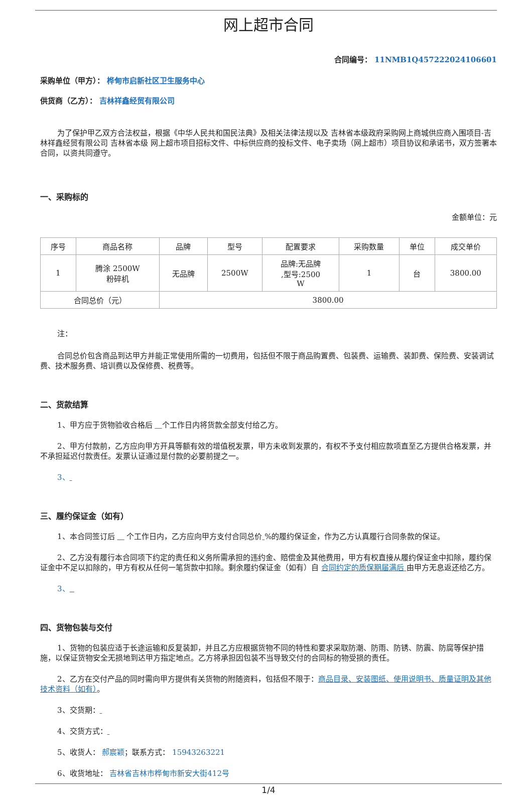网上超市合同
合同编号： 11NMB1Q457222024106601
采购单位（甲方）： 桦甸市启新社区卫生服务中心
供货商（乙方）： 吉林祥鑫经贸有限公司
为了保护甲乙双方合法权益，根据《中华人民共和国民法典》及相关法律法规以及 吉林省本级政府采购网上商城供应商入围项目-吉林祥鑫经贸有限公司 吉林省本级 网上超市项目招标文件、中标供应商的投标文件、电子卖场（网上超市）项目协议和承诺书，双方签署本合同，以资共同遵守。
一、采购标的
金额单位：元
| 序号 | 商品名称 | 品牌 | 型号 | 配置要求 | 采购数量 | 单位 | 成交单价 |
| --- | --- | --- | --- | --- | --- | --- | --- |
| 1 | 腾涂 2500W 粉碎机 | 无品牌 | 2500W | 品牌:无品牌 ,型号:2500 W | 1 | 台 | 3800.00 |
| 合同总价（元） | | 3800.00 | | | | | |
注：
合同总价包含商品到达甲方并能正常使用所需的一切费用，包括但不限于商品购置费、包装费、运输费、装卸费、保险费、安装调试费、技术服务费、培训费以及保修费、税费等。
二、货款结算
1、甲方应于货物验收合格后 个工作日内将货款全部支付给乙方。
2、甲方付款前，乙方应向甲方开具等额有效的增值税发票，甲方未收到发票的，有权不予支付相应款项直至乙方提供合格发票，并不承担延迟付款责任。发票认证通过是付款的必要前提之一。
3、
三、履约保证金（如有）
1、本合同签订后 个工作日内，乙方应向甲方支付合同总价 %的履约保证金，作为乙方认真履行合同条款的保证。
2、乙方没有履行本合同项下约定的责任和义务所需承担的违约金、赔偿金及其他费用，甲方有权直接从履约保证金中扣除，履约保证金中不足以扣除的，甲方有权从任何一笔货款中扣除。剩余履约保证金（如有）自 合同约定的质保期届满后 由甲方无息返还给乙方。
3、
四、货物包装与交付
1、货物的包装应适于长途运输和反复装卸，并且乙方应根据货物不同的特性和要求采取防潮、防雨、防锈、防震、防腐等保护措施，以保证货物安全无损地到达甲方指定地点。乙方将承担因包装不当导致交付的合同标的物受损的责任。
2、乙方在交付产品的同时需向甲方提供有关货物的附随资料，包括但不限于：商品目录、安装图纸、使用说明书、质量证明及其他技术资料（如有）。
3、交货期：
4、交货方式：
5、收货人： 郝宸颖；联系方式： 15943263221
6、收货地址： 吉林省吉林市桦甸市新安大街412号
1/4